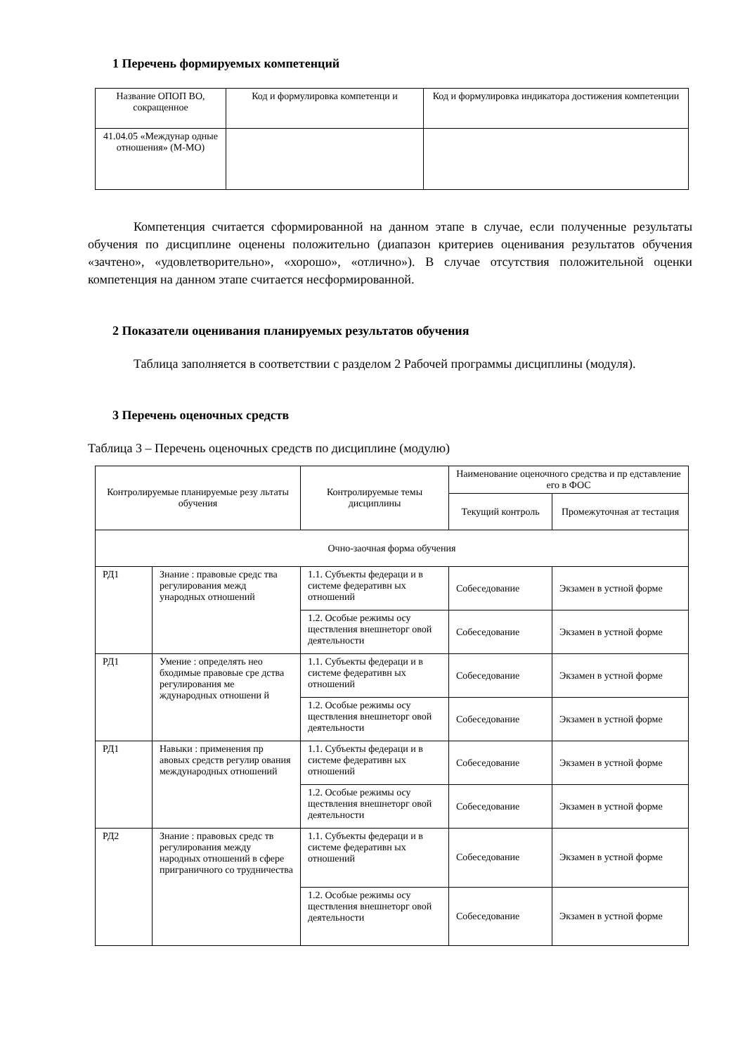1 Перечень формируемых компетенций
| Название ОПОП ВО, сокращенное | Код и формулировка компетенци и | Код и формулировка индикатора достижения компетенции |
| --- | --- | --- |
| 41.04.05 «Междунар одные отношения» (М-МО) | | |
Компетенция считается сформированной на данном этапе в случае, если полученные результаты обучения по дисциплине оценены положительно (диапазон критериев оценивания результатов обучения «зачтено», «удовлетворительно», «хорошо», «отлично»). В случае отсутствия положительной оценки компетенция на данном этапе считается несформированной.
2 Показатели оценивания планируемых результатов обучения
Таблица заполняется в соответствии с разделом 2 Рабочей программы дисциплины (модуля).
3 Перечень оценочных средств
Таблица 3 – Перечень оценочных средств по дисциплине (модулю)
| Контролируемые планируемые резу льтаты обучения | | Контролируемые темы дисциплины | Наименование оценочного средства и пр едставление его в ФОС | |
| --- | --- | --- | --- | --- |
| | | | Текущий контроль | Промежуточная ат тестация |
| Очно-заочная форма обучения | | | | |
| РД1 | Знание : правовые средс тва регулирования межд ународных отношений | 1.1. Субъекты федераци и в системе федеративн ых отношений | Собеседование | Экзамен в устной форме |
| | | 1.2. Особые режимы осу ществления внешнеторг овой деятельности | Собеседование | Экзамен в устной форме |
| РД1 | Умение : определять нео бходимые правовые сре дства регулирования ме ждународных отношени й | 1.1. Субъекты федераци и в системе федеративн ых отношений | Собеседование | Экзамен в устной форме |
| | | 1.2. Особые режимы осу ществления внешнеторг овой деятельности | Собеседование | Экзамен в устной форме |
| РД1 | Навыки : применения пр авовых средств регулир ования международных отношений | 1.1. Субъекты федераци и в системе федеративн ых отношений | Собеседование | Экзамен в устной форме |
| | | 1.2. Особые режимы осу ществления внешнеторг овой деятельности | Собеседование | Экзамен в устной форме |
| РД2 | Знание : правовых средс тв регулирования между народных отношений в сфере приграничного со трудничества | 1.1. Субъекты федераци и в системе федеративн ых отношений | Собеседование | Экзамен в устной форме |
| | | 1.2. Особые режимы осу ществления внешнеторг овой деятельности | Собеседование | Экзамен в устной форме |